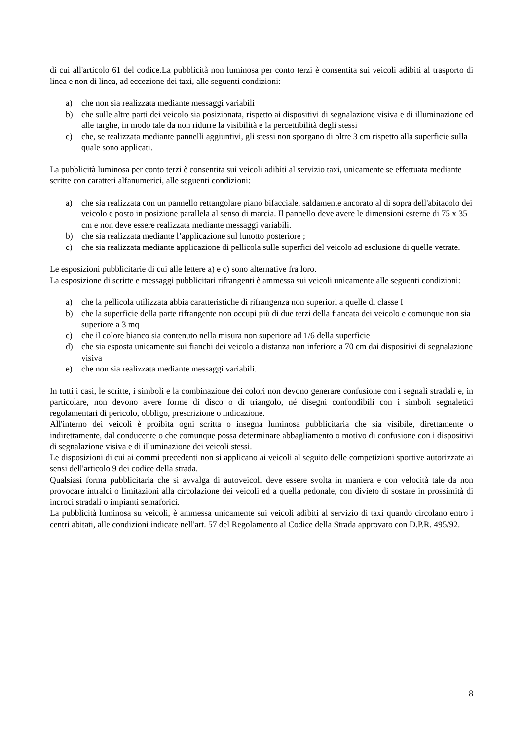di cui all'articolo 61 del codice.La pubblicità non luminosa per conto terzi è consentita sui veicoli adibiti al trasporto di linea e non di linea, ad eccezione dei taxi, alle seguenti condizioni:
a) che non sia realizzata mediante messaggi variabili
b) che sulle altre parti dei veicolo sia posizionata, rispetto ai dispositivi di segnalazione visiva e di illuminazione ed alle targhe, in modo tale da non ridurre la visibilità e la percettibilità degli stessi
c) che, se realizzata mediante pannelli aggiuntivi, gli stessi non sporgano di oltre 3 cm rispetto alla superficie sulla quale sono applicati.
La pubblicità luminosa per conto terzi è consentita sui veicoli adibiti al servizio taxi, unicamente se effettuata mediante scritte con caratteri alfanumerici, alle seguenti condizioni:
a) che sia realizzata con un pannello rettangolare piano bifacciale, saldamente ancorato al di sopra dell'abitacolo dei veicolo e posto in posizione parallela al senso di marcia. Il pannello deve avere le dimensioni esterne di 75 x 35 cm e non deve essere realizzata mediante messaggi variabili.
b) che sia realizzata mediante l’applicazione sul lunotto posteriore ;
c) che sia realizzata mediante applicazione di pellicola sulle superfici del veicolo ad esclusione di quelle vetrate.
Le esposizioni pubblicitarie di cui alle lettere a) e c) sono alternative fra loro.
La esposizione di scritte e messaggi pubblicitari rifrangenti è ammessa sui veicoli unicamente alle seguenti condizioni:
a) che la pellicola utilizzata abbia caratteristiche di rifrangenza non superiori a quelle di classe I
b) che la superficie della parte rifrangente non occupi più di due terzi della fiancata dei veicolo e comunque non sia superiore a 3 mq
c) che il colore bianco sia contenuto nella misura non superiore ad 1/6 della superficie
d) che sia esposta unicamente sui fianchi dei veicolo a distanza non inferiore a 70 cm dai dispositivi di segnalazione visiva
e) che non sia realizzata mediante messaggi variabili.
In tutti i casi, le scritte, i simboli e la combinazione dei colori non devono generare confusione con i segnali stradali e, in particolare, non devono avere forme di disco o di triangolo, né disegni confondibili con i simboli segnaletici regolamentari di pericolo, obbligo, prescrizione o indicazione.
All'interno dei veicoli è proibita ogni scritta o insegna luminosa pubblicitaria che sia visibile, direttamente o indirettamente, dal conducente o che comunque possa determinare abbagliamento o motivo di confusione con i dispositivi di segnalazione visiva e di illuminazione dei veicoli stessi.
Le disposizioni di cui ai commi precedenti non si applicano ai veicoli al seguito delle competizioni sportive autorizzate ai sensi dell'articolo 9 dei codice della strada.
Qualsiasi forma pubblicitaria che si avvalga di autoveicoli deve essere svolta in maniera e con velocità tale da non provocare intralci o limitazioni alla circolazione dei veicoli ed a quella pedonale, con divieto di sostare in prossimità di incroci stradali o impianti semaforici.
La pubblicità luminosa su veicoli, è ammessa unicamente sui veicoli adibiti al servizio di taxi quando circolano entro i centri abitati, alle condizioni indicate nell'art. 57 del Regolamento al Codice della Strada approvato con D.P.R. 495/92.
8